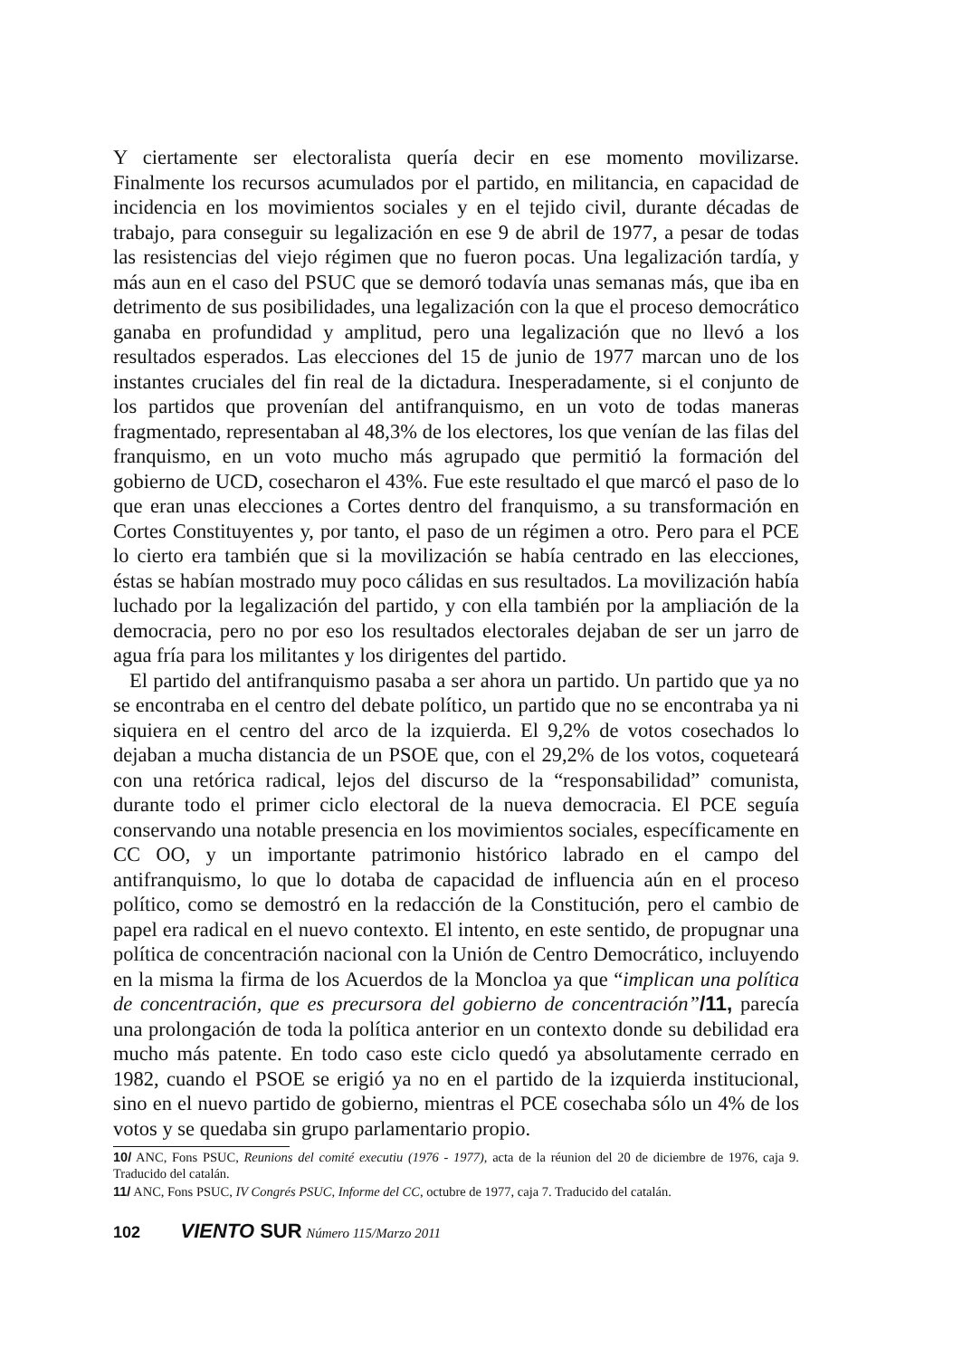Y ciertamente ser electoralista quería decir en ese momento movilizarse. Finalmente los recursos acumulados por el partido, en militancia, en capacidad de incidencia en los movimientos sociales y en el tejido civil, durante décadas de trabajo, para conseguir su legalización en ese 9 de abril de 1977, a pesar de todas las resistencias del viejo régimen que no fueron pocas. Una legalización tardía, y más aun en el caso del PSUC que se demoró todavía unas semanas más, que iba en detrimento de sus posibilidades, una legalización con la que el proceso democrático ganaba en profundidad y amplitud, pero una legalización que no llevó a los resultados esperados. Las elecciones del 15 de junio de 1977 marcan uno de los instantes cruciales del fin real de la dictadura. Inesperadamente, si el conjunto de los partidos que provenían del antifranquismo, en un voto de todas maneras fragmentado, representaban al 48,3% de los electores, los que venían de las filas del franquismo, en un voto mucho más agrupado que permitió la formación del gobierno de UCD, cosecharon el 43%. Fue este resultado el que marcó el paso de lo que eran unas elecciones a Cortes dentro del franquismo, a su transformación en Cortes Constituyentes y, por tanto, el paso de un régimen a otro. Pero para el PCE lo cierto era también que si la movilización se había centrado en las elecciones, éstas se habían mostrado muy poco cálidas en sus resultados. La movilización había luchado por la legalización del partido, y con ella también por la ampliación de la democracia, pero no por eso los resultados electorales dejaban de ser un jarro de agua fría para los militantes y los dirigentes del partido.
El partido del antifranquismo pasaba a ser ahora un partido. Un partido que ya no se encontraba en el centro del debate político, un partido que no se encontraba ya ni siquiera en el centro del arco de la izquierda. El 9,2% de votos cosechados lo dejaban a mucha distancia de un PSOE que, con el 29,2% de los votos, coqueteará con una retórica radical, lejos del discurso de la “responsabilidad” comunista, durante todo el primer ciclo electoral de la nueva democracia. El PCE seguía conservando una notable presencia en los movimientos sociales, específicamente en CC OO, y un importante patrimonio histórico labrado en el campo del antifranquismo, lo que lo dotaba de capacidad de influencia aún en el proceso político, como se demostró en la redacción de la Constitución, pero el cambio de papel era radical en el nuevo contexto. El intento, en este sentido, de propugnar una política de concentración nacional con la Unión de Centro Democrático, incluyendo en la misma la firma de los Acuerdos de la Moncloa ya que “implican una política de concentración, que es precursora del gobierno de concentración”/11, parecía una prolongación de toda la política anterior en un contexto donde su debilidad era mucho más patente. En todo caso este ciclo quedó ya absolutamente cerrado en 1982, cuando el PSOE se erigió ya no en el partido de la izquierda institucional, sino en el nuevo partido de gobierno, mientras el PCE cosechaba sólo un 4% de los votos y se quedaba sin grupo parlamentario propio.
10/ ANC, Fons PSUC, Reunions del comité executiu (1976 - 1977), acta de la réunion del 20 de diciembre de 1976, caja 9. Traducido del catalán.
11/ ANC, Fons PSUC, IV Congrés PSUC, Informe del CC, octubre de 1977, caja 7. Traducido del catalán.
102 VIENTO SUR Número 115/Marzo 2011